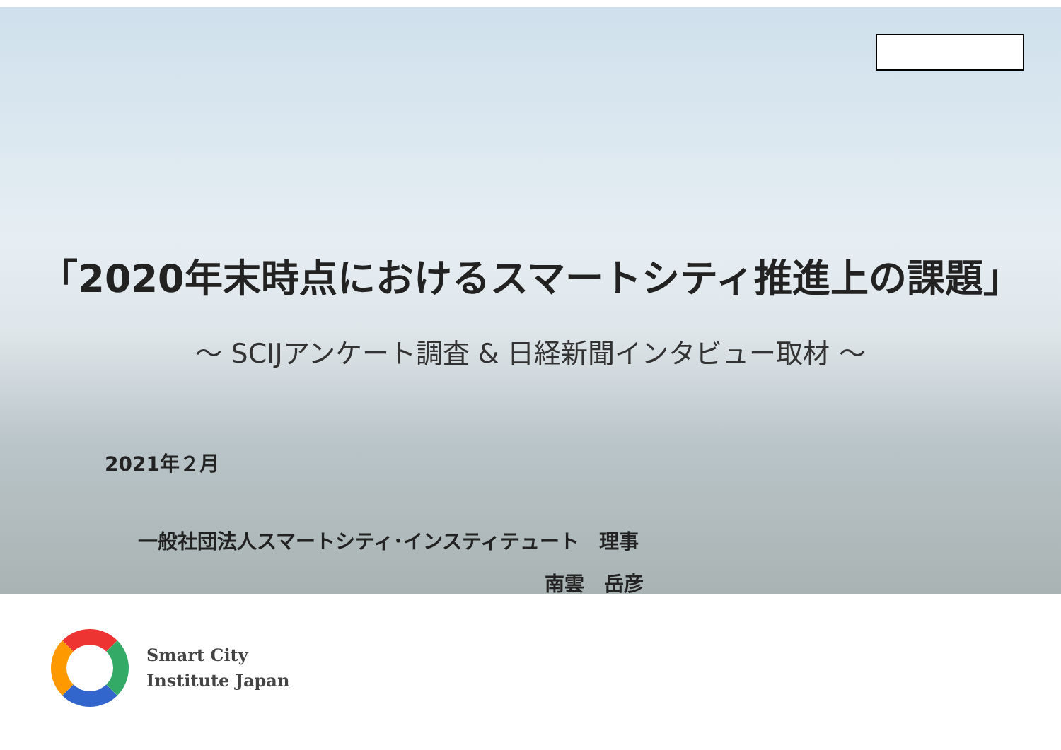「2020年末時点におけるスマートシティ推進上の課題」
～ SCIJアンケート調査 & 日経新聞インタビュー取材 ～
2021年２月
一般社団法人スマートシティ･インスティテュート　理事
南雲　岳彦
Smart City
Institute Japan